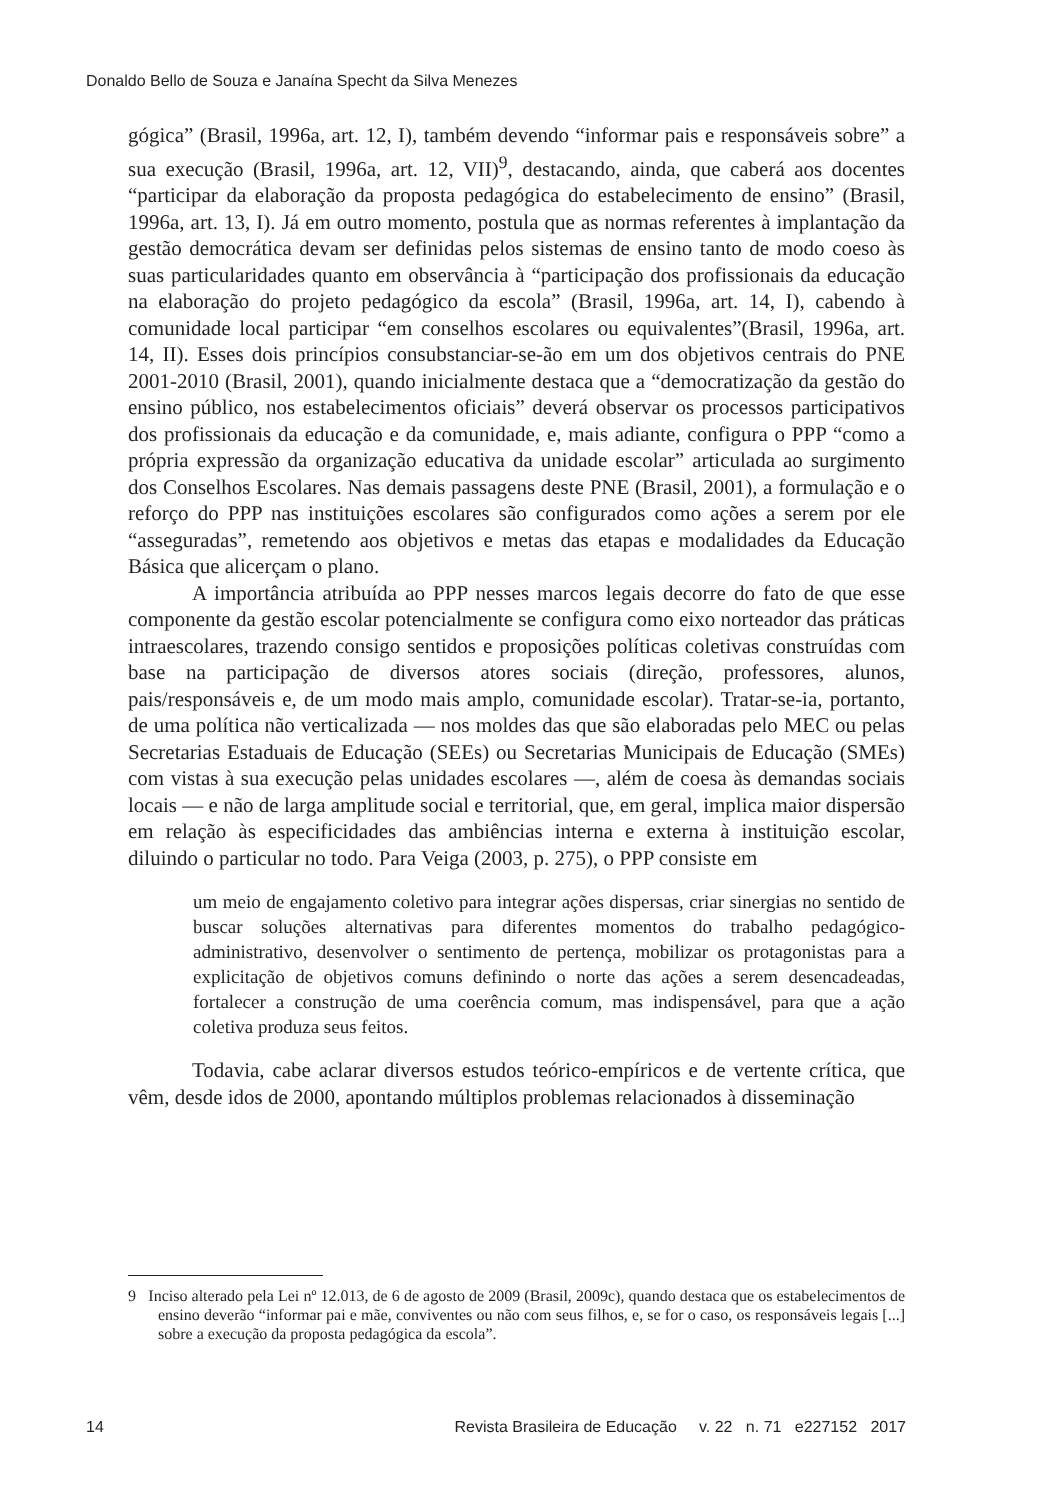Donaldo Bello de Souza e Janaína Specht da Silva Menezes
gógica” (Brasil, 1996a, art. 12, I), também devendo “informar pais e responsáveis sobre” a sua execução (Brasil, 1996a, art. 12, VII)<sup>9</sup>, destacando, ainda, que caberá aos docentes “participar da elaboração da proposta pedagógica do estabelecimento de ensino” (Brasil, 1996a, art. 13, I). Já em outro momento, postula que as normas referentes à implantação da gestão democrática devam ser definidas pelos sistemas de ensino tanto de modo coeso às suas particularidades quanto em observância à “participação dos profissionais da educação na elaboração do projeto pedagógico da escola” (Brasil, 1996a, art. 14, I), cabendo à comunidade local participar “em conselhos escolares ou equivalentes”(Brasil, 1996a, art. 14, II). Esses dois princípios consubstanciar-se-ão em um dos objetivos centrais do PNE 2001-2010 (Brasil, 2001), quando inicialmente destaca que a “democratização da gestão do ensino público, nos estabelecimentos oficiais” deverá observar os processos participativos dos profissionais da educação e da comunidade, e, mais adiante, configura o PPP “como a própria expressão da organização educativa da unidade escolar” articulada ao surgimento dos Conselhos Escolares. Nas demais passagens deste PNE (Brasil, 2001), a formulação e o reforço do PPP nas instituições escolares são configurados como ações a serem por ele “asseguradas”, remetendo aos objetivos e metas das etapas e modalidades da Educação Básica que alicerçam o plano.
A importância atribuída ao PPP nesses marcos legais decorre do fato de que esse componente da gestão escolar potencialmente se configura como eixo norteador das práticas intraescolares, trazendo consigo sentidos e proposições políticas coletivas construídas com base na participação de diversos atores sociais (direção, professores, alunos, pais/responsáveis e, de um modo mais amplo, comunidade escolar). Tratar-se-ia, portanto, de uma política não verticalizada — nos moldes das que são elaboradas pelo MEC ou pelas Secretarias Estaduais de Educação (SEEs) ou Secretarias Municipais de Educação (SMEs) com vistas à sua execução pelas unidades escolares —, além de coesa às demandas sociais locais — e não de larga amplitude social e territorial, que, em geral, implica maior dispersão em relação às especificidades das ambiências interna e externa à instituição escolar, diluindo o particular no todo. Para Veiga (2003, p. 275), o PPP consiste em
um meio de engajamento coletivo para integrar ações dispersas, criar sinergias no sentido de buscar soluções alternativas para diferentes momentos do trabalho pedagógico-administrativo, desenvolver o sentimento de pertença, mobilizar os protagonistas para a explicitação de objetivos comuns definindo o norte das ações a serem desencadeadas, fortalecer a construção de uma coerência comum, mas indispensável, para que a ação coletiva produza seus feitos.
Todavia, cabe aclarar diversos estudos teórico-empíricos e de vertente crítica, que vêm, desde idos de 2000, apontando múltiplos problemas relacionados à disseminação
9 Inciso alterado pela Lei nº 12.013, de 6 de agosto de 2009 (Brasil, 2009c), quando destaca que os estabelecimentos de ensino deverão “informar pai e mãe, conviventes ou não com seus filhos, e, se for o caso, os responsáveis legais [...] sobre a execução da proposta pedagógica da escola”.
14 Revista Brasileira de Educação v. 22 n. 71 e227152 2017